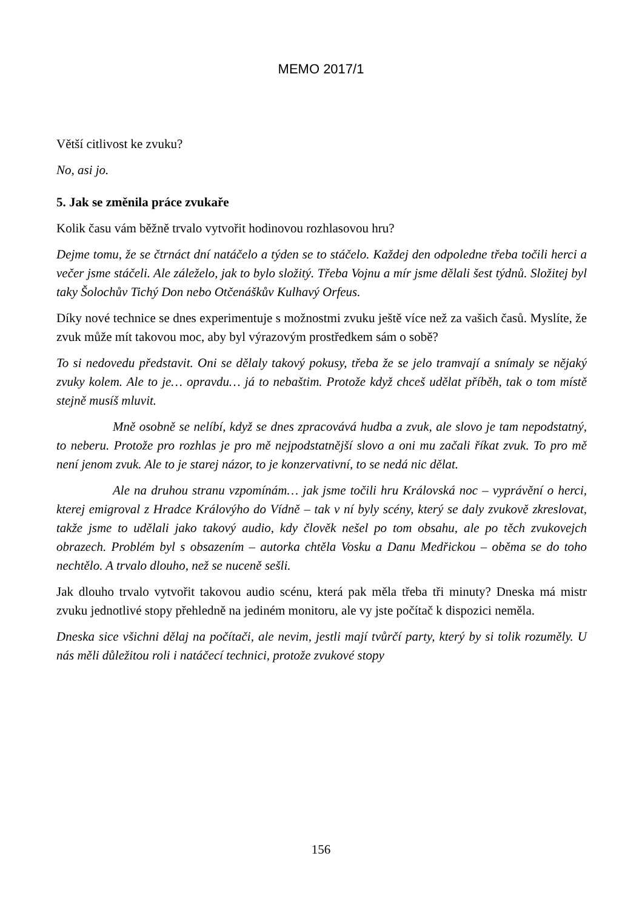MEMO 2017/1
Větší citlivost ke zvuku?
No, asi jo.
5. Jak se změnila práce zvukaře
Kolik času vám běžně trvalo vytvořit hodinovou rozhlasovou hru?
Dejme tomu, že se čtrnáct dní natáčelo a týden se to stáčelo. Každej den odpoledne třeba točili herci a večer jsme stáčeli. Ale záleželo, jak to bylo složitý. Třeba Vojnu a mír jsme dělali šest týdnů. Složitej byl taky Šolochův Tichý Don nebo Otčenáškův Kulhavý Orfeus.
Díky nové technice se dnes experimentuje s možnostmi zvuku ještě více než za vašich časů. Myslíte, že zvuk může mít takovou moc, aby byl výrazovým prostředkem sám o sobě?
To si nedovedu představit. Oni se dělaly takový pokusy, třeba že se jelo tramvají a snímaly se nějaký zvuky kolem. Ale to je… opravdu… já to nebaštim. Protože když chceš udělat příběh, tak o tom místě stejně musíš mluvit.
Mně osobně se nelíbí, když se dnes zpracovává hudba a zvuk, ale slovo je tam nepodstatný, to neberu. Protože pro rozhlas je pro mě nejpodstatnější slovo a oni mu začali říkat zvuk. To pro mě není jenom zvuk. Ale to je starej názor, to je konzervativní, to se nedá nic dělat.
Ale na druhou stranu vzpomínám… jak jsme točili hru Královská noc – vyprávění o herci, kterej emigroval z Hradce Královýho do Vídně – tak v ní byly scény, který se daly zvukově zkreslovat, takže jsme to udělali jako takový audio, kdy člověk nešel po tom obsahu, ale po těch zvukovejch obrazech. Problém byl s obsazením – autorka chtěla Vosku a Danu Medřickou – oběma se do toho nechtělo. A trvalo dlouho, než se nuceně sešli.
Jak dlouho trvalo vytvořit takovou audio scénu, která pak měla třeba tři minuty? Dneska má mistr zvuku jednotlivé stopy přehledně na jediném monitoru, ale vy jste počítač k dispozici neměla.
Dneska sice všichni dělaj na počítači, ale nevim, jestli mají tvůrčí party, který by si tolik rozuměly. U nás měli důležitou roli i natáčecí technici, protože zvukové stopy
156